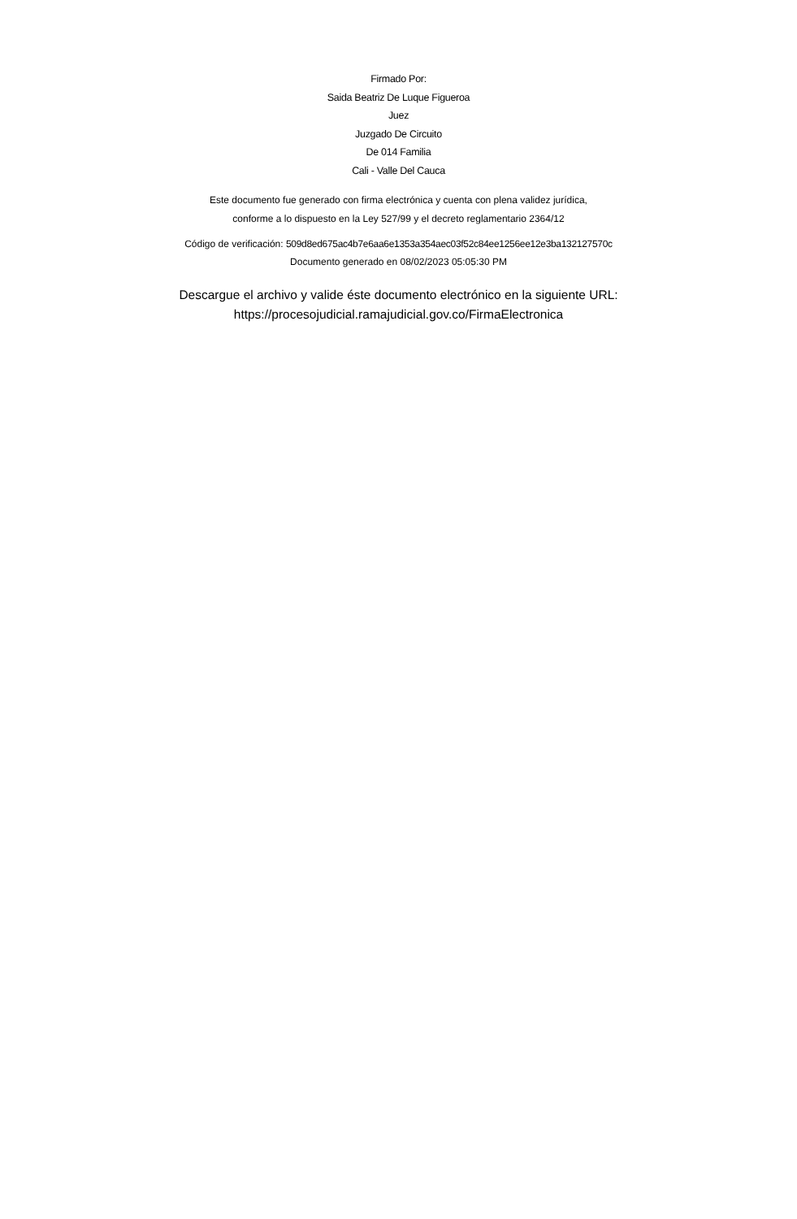Firmado Por:
Saida Beatriz De Luque Figueroa
Juez
Juzgado De Circuito
De 014 Familia
Cali - Valle Del Cauca
Este documento fue generado con firma electrónica y cuenta con plena validez jurídica,
conforme a lo dispuesto en la Ley 527/99 y el decreto reglamentario 2364/12
Código de verificación: 509d8ed675ac4b7e6aa6e1353a354aec03f52c84ee1256ee12e3ba132127570c
Documento generado en 08/02/2023 05:05:30 PM
Descargue el archivo y valide éste documento electrónico en la siguiente URL:
https://procesojudicial.ramajudicial.gov.co/FirmaElectronica